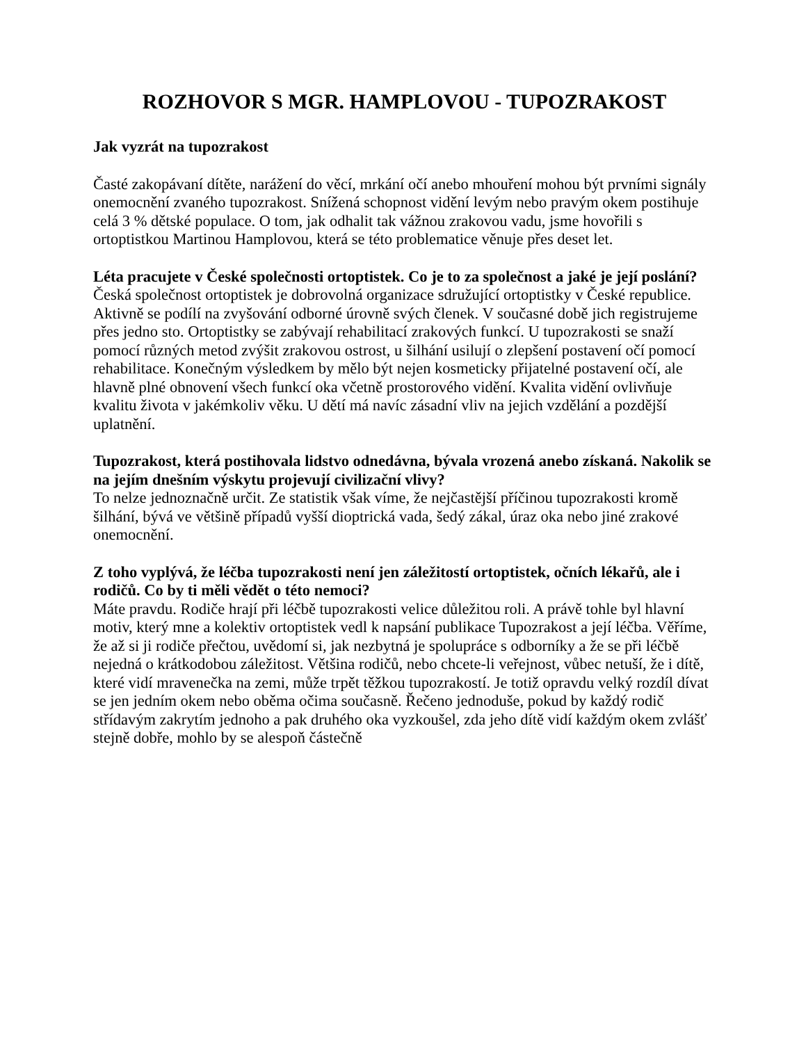ROZHOVOR S MGR. HAMPLOVOU - TUPOZRAKOST
Jak vyzrát na tupozrakost
Časté zakopávaní dítěte, narážení do věcí, mrkání očí anebo mhouření mohou být prvními signály onemocnění zvaného tupozrakost. Snížená schopnost vidění levým nebo pravým okem postihuje celá 3 % dětské populace. O tom, jak odhalit tak vážnou zrakovou vadu, jsme hovořili s ortoptistkou Martinou Hamplovou, která se této problematice věnuje přes deset let.
Léta pracujete v České společnosti ortoptistek. Co je to za společnost a jaké je její poslání?
Česká společnost ortoptistek je dobrovolná organizace sdružující ortoptistky v České republice. Aktivně se podílí na zvyšování odborné úrovně svých členek. V současné době jich registrujeme přes jedno sto. Ortoptistky se zabývají rehabilitací zrakových funkcí. U tupozrakosti se snaží pomocí různých metod zvýšit zrakovou ostrost, u šilhání usilují o zlepšení postavení očí pomocí rehabilitace. Konečným výsledkem by mělo být nejen kosmeticky přijatelné postavení očí, ale hlavně plné obnovení všech funkcí oka včetně prostorového vidění. Kvalita vidění ovlivňuje kvalitu života v jakémkoliv věku. U dětí má navíc zásadní vliv na jejich vzdělání a pozdější uplatnění.
Tupozrakost, která postihovala lidstvo odnedávna, bývala vrozená anebo získaná. Nakolik se na jejím dnešním výskytu projevují civilizační vlivy?
To nelze jednoznačně určit. Ze statistik však víme, že nejčastější příčinou tupozrakosti kromě šilhání, bývá ve většině případů vyšší dioptrická vada, šedý zákal, úraz oka nebo jiné zrakové onemocnění.
Z toho vyplývá, že léčba tupozrakosti není jen záležitostí ortoptistek, očních lékařů, ale i rodičů. Co by ti měli vědět o této nemoci?
Máte pravdu. Rodiče hrají při léčbě tupozrakosti velice důležitou roli. A právě tohle byl hlavní motiv, který mne a kolektiv ortoptistek vedl k napsání publikace Tupozrakost a její léčba. Věříme, že až si ji rodiče přečtou, uvědomí si, jak nezbytná je spolupráce s odborníky a že se při léčbě nejedná o krátkodobou záležitost. Většina rodičů, nebo chcete-li veřejnost, vůbec netuší, že i dítě, které vidí mravenečka na zemi, může trpět těžkou tupozrakostí. Je totiž opravdu velký rozdíl dívat se jen jedním okem nebo oběma očima současně. Řečeno jednoduše, pokud by každý rodič střídavým zakrytím jednoho a pak druhého oka vyzkoušel, zda jeho dítě vidí každým okem zvlášť stejně dobře, mohlo by se alespoň částečně